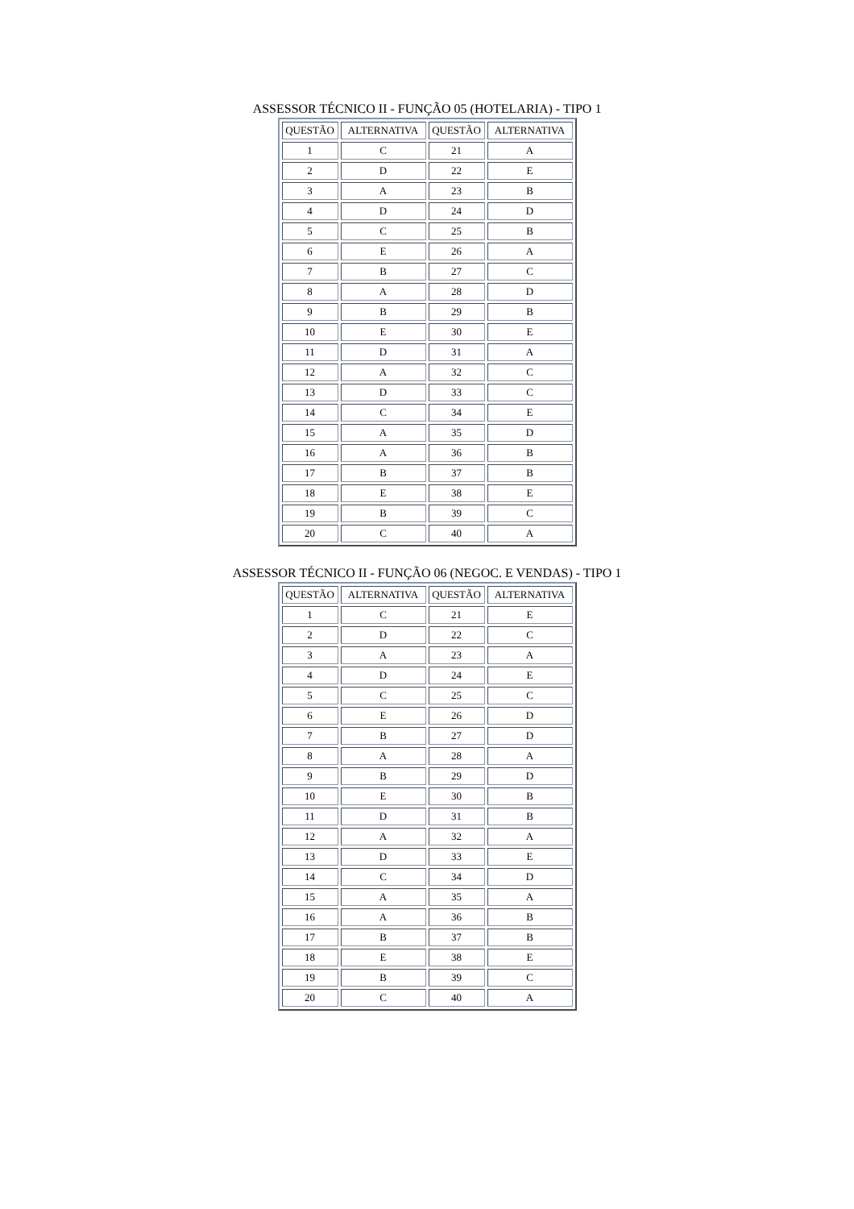ASSESSOR TÉCNICO II - FUNÇÃO 05 (HOTELARIA) - TIPO 1
| QUESTÃO | ALTERNATIVA | QUESTÃO | ALTERNATIVA |
| --- | --- | --- | --- |
| 1 | C | 21 | A |
| 2 | D | 22 | E |
| 3 | A | 23 | B |
| 4 | D | 24 | D |
| 5 | C | 25 | B |
| 6 | E | 26 | A |
| 7 | B | 27 | C |
| 8 | A | 28 | D |
| 9 | B | 29 | B |
| 10 | E | 30 | E |
| 11 | D | 31 | A |
| 12 | A | 32 | C |
| 13 | D | 33 | C |
| 14 | C | 34 | E |
| 15 | A | 35 | D |
| 16 | A | 36 | B |
| 17 | B | 37 | B |
| 18 | E | 38 | E |
| 19 | B | 39 | C |
| 20 | C | 40 | A |
ASSESSOR TÉCNICO II - FUNÇÃO 06 (NEGOC. E VENDAS) - TIPO 1
| QUESTÃO | ALTERNATIVA | QUESTÃO | ALTERNATIVA |
| --- | --- | --- | --- |
| 1 | C | 21 | E |
| 2 | D | 22 | C |
| 3 | A | 23 | A |
| 4 | D | 24 | E |
| 5 | C | 25 | C |
| 6 | E | 26 | D |
| 7 | B | 27 | D |
| 8 | A | 28 | A |
| 9 | B | 29 | D |
| 10 | E | 30 | B |
| 11 | D | 31 | B |
| 12 | A | 32 | A |
| 13 | D | 33 | E |
| 14 | C | 34 | D |
| 15 | A | 35 | A |
| 16 | A | 36 | B |
| 17 | B | 37 | B |
| 18 | E | 38 | E |
| 19 | B | 39 | C |
| 20 | C | 40 | A |